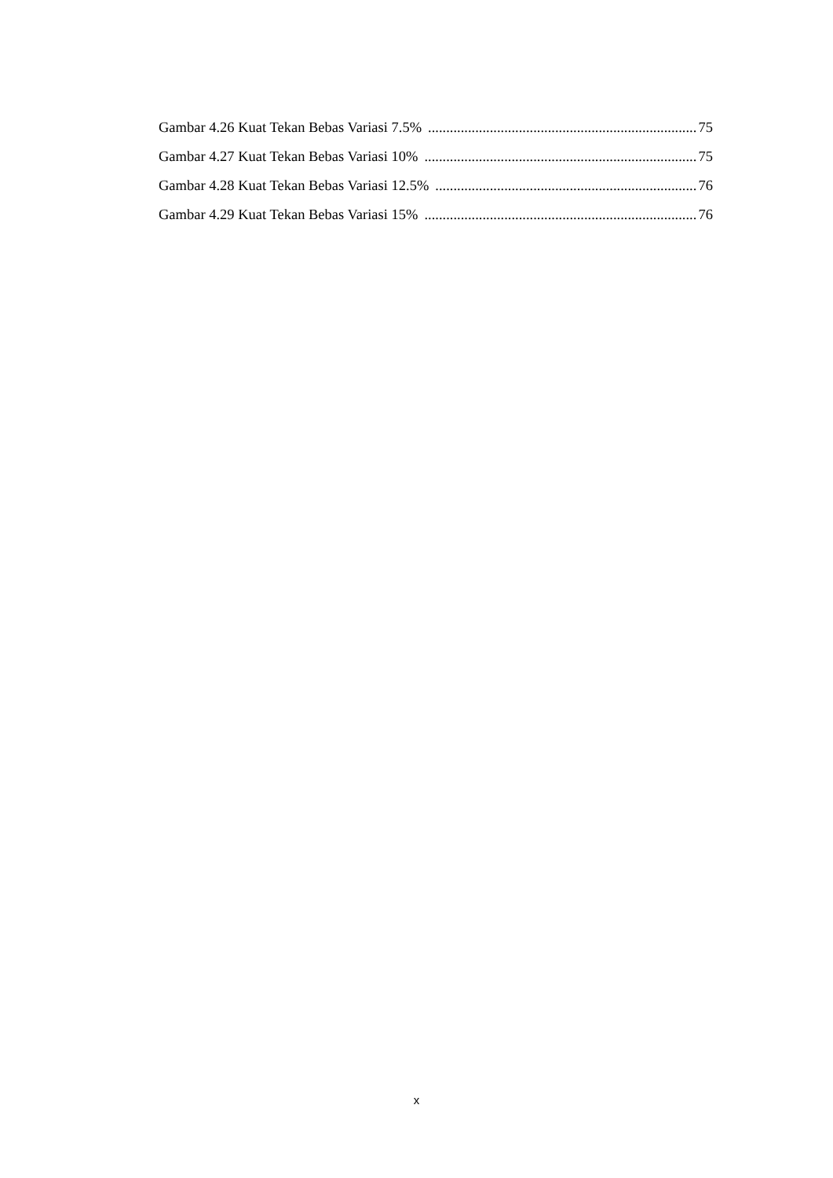Gambar 4.26 Kuat Tekan Bebas Variasi 7.5% 75
Gambar 4.27 Kuat Tekan Bebas Variasi 10% 75
Gambar 4.28 Kuat Tekan Bebas Variasi 12.5% 76
Gambar 4.29 Kuat Tekan Bebas Variasi 15% 76
x